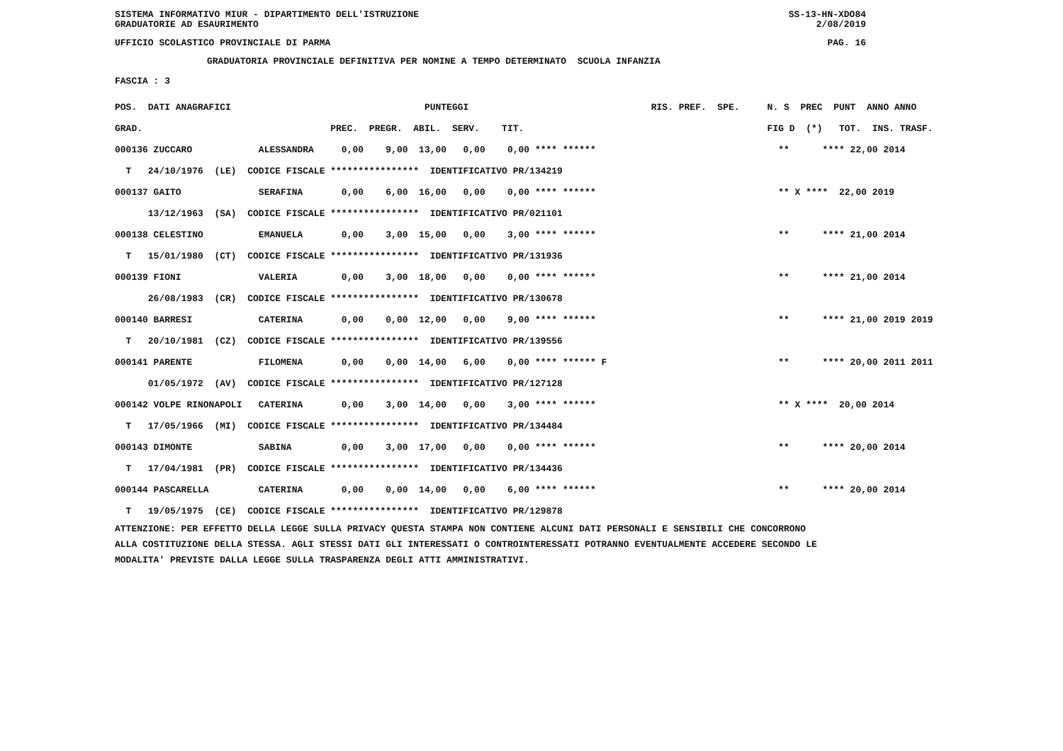SISTEMA INFORMATIVO MIUR - DIPARTIMENTO DELL'ISTRUZIONE SS-13-HN-XDO84
GRADUATORIE AD ESAURIMENTO 2/08/2019
UFFICIO SCOLASTICO PROVINCIALE DI PARMA PAG. 16
GRADUATORIA PROVINCIALE DEFINITIVA PER NOMINE A TEMPO DETERMINATO SCUOLA INFANZIA
FASCIA : 3
| POS. DATI ANAGRAFICI | | PUNTEGGI | RIS. PREF. SPE. | N. S PREC PUNT ANNO ANNO |
| --- | --- | --- | --- | --- |
| GRAD. | | PREC. PREGR. ABIL. SERV. TIT. | | FIG D (*) TOT. INS. TRASF. |
| 000136 ZUCCARO | ALESSANDRA | 0,00 9,00 13,00 0,00 0,00 **** ****** | | ** **** 22,00 2014 |
| T 24/10/1976 (LE) CODICE FISCALE **************** IDENTIFICATIVO PR/134219 | | | | |
| 000137 GAITO | SERAFINA | 0,00 6,00 16,00 0,00 0,00 **** ****** | | ** X **** 22,00 2019 |
| 13/12/1963 (SA) CODICE FISCALE **************** IDENTIFICATIVO PR/021101 | | | | |
| 000138 CELESTINO | EMANUELA | 0,00 3,00 15,00 0,00 3,00 **** ****** | | ** **** 21,00 2014 |
| T 15/01/1980 (CT) CODICE FISCALE **************** IDENTIFICATIVO PR/131936 | | | | |
| 000139 FIONI | VALERIA | 0,00 3,00 18,00 0,00 0,00 **** ****** | | ** **** 21,00 2014 |
| 26/08/1983 (CR) CODICE FISCALE **************** IDENTIFICATIVO PR/130678 | | | | |
| 000140 BARRESI | CATERINA | 0,00 0,00 12,00 0,00 9,00 **** ****** | | ** **** 21,00 2019 2019 |
| T 20/10/1981 (CZ) CODICE FISCALE **************** IDENTIFICATIVO PR/139556 | | | | |
| 000141 PARENTE | FILOMENA | 0,00 0,00 14,00 6,00 0,00 **** ****** F | | ** **** 20,00 2011 2011 |
| 01/05/1972 (AV) CODICE FISCALE **************** IDENTIFICATIVO PR/127128 | | | | |
| 000142 VOLPE RINONAPOLI | CATERINA | 0,00 3,00 14,00 0,00 3,00 **** ****** | | ** X **** 20,00 2014 |
| T 17/05/1966 (MI) CODICE FISCALE **************** IDENTIFICATIVO PR/134484 | | | | |
| 000143 DIMONTE | SABINA | 0,00 3,00 17,00 0,00 0,00 **** ****** | | ** **** 20,00 2014 |
| T 17/04/1981 (PR) CODICE FISCALE **************** IDENTIFICATIVO PR/134436 | | | | |
| 000144 PASCARELLA | CATERINA | 0,00 0,00 14,00 0,00 6,00 **** ****** | | ** **** 20,00 2014 |
| T 19/05/1975 (CE) CODICE FISCALE **************** IDENTIFICATIVO PR/129878 | | | | |
ATTENZIONE: PER EFFETTO DELLA LEGGE SULLA PRIVACY QUESTA STAMPA NON CONTIENE ALCUNI DATI PERSONALI E SENSIBILI CHE CONCORRONO ALLA COSTITUZIONE DELLA STESSA. AGLI STESSI DATI GLI INTERESSATI O CONTROINTERESSATI POTRANNO EVENTUALMENTE ACCEDERE SECONDO LE MODALITA' PREVISTE DALLA LEGGE SULLA TRASPARENZA DEGLI ATTI AMMINISTRATIVI.